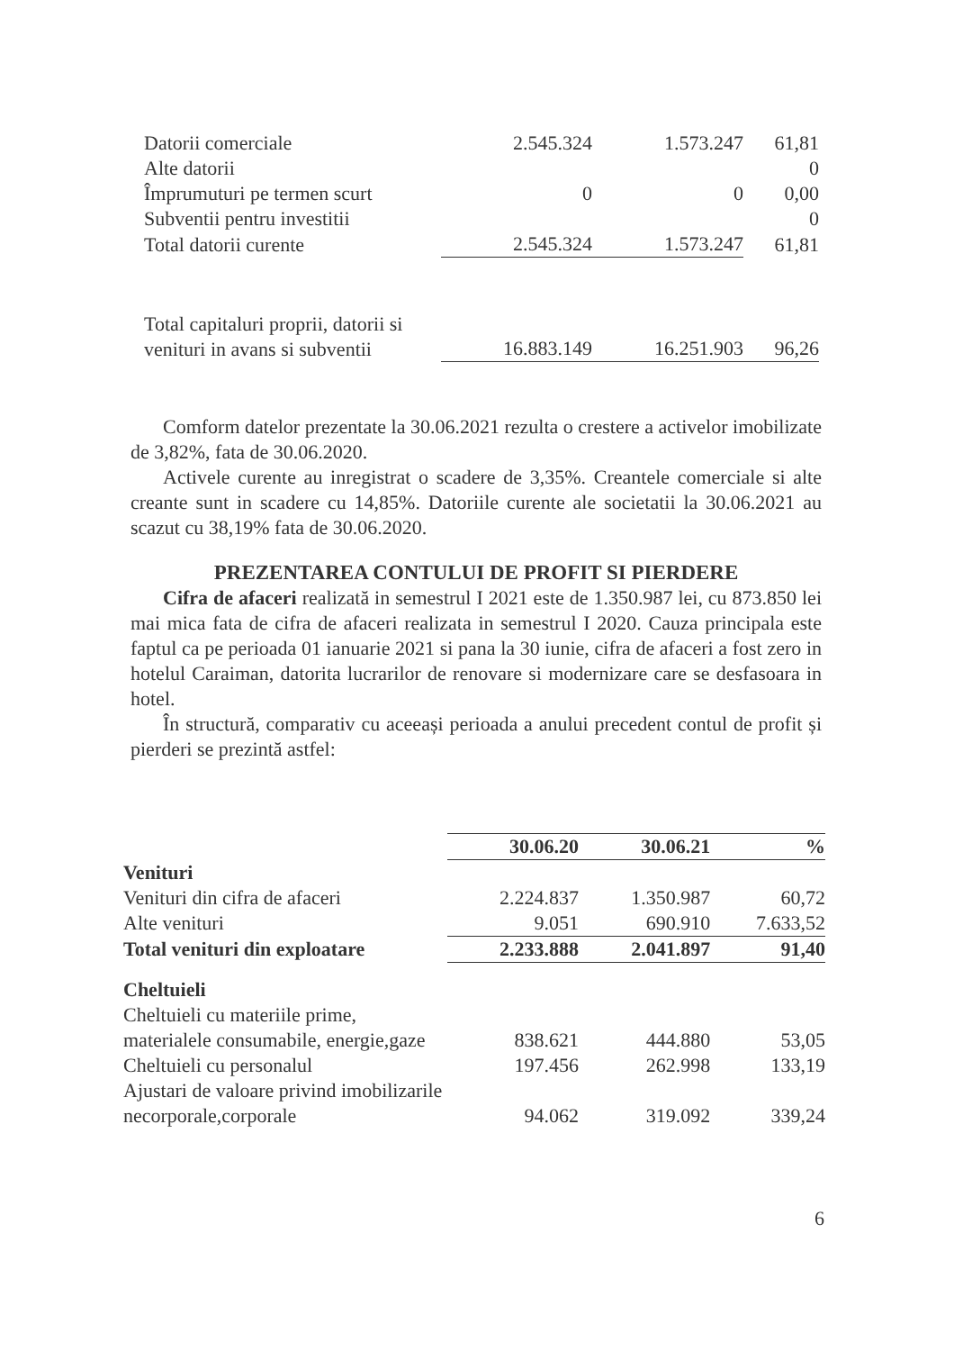| Datorii comerciale | 2.545.324 | 1.573.247 | 61,81 |
| Alte datorii | | | 0 |
| Împrumuturi pe termen scurt | 0 | 0 | 0,00 |
| Subventii pentru investitii | | | 0 |
| Total datorii curente | 2.545.324 | 1.573.247 | 61,81 |
| Total capitaluri proprii, datorii si venituri in avans si subventii | 16.883.149 | 16.251.903 | 96,26 |
Comform datelor prezentate la 30.06.2021 rezulta o crestere a activelor imobilizate de 3,82%, fata de 30.06.2020.
Activele curente au inregistrat o scadere de 3,35%. Creantele comerciale si alte creante sunt in scadere cu 14,85%. Datoriile curente ale societatii la 30.06.2021 au scazut cu 38,19% fata de 30.06.2020.
PREZENTAREA CONTULUI DE PROFIT SI PIERDERE
Cifra de afaceri realizată in semestrul I 2021 este de 1.350.987 lei, cu 873.850 lei mai mica fata de cifra de afaceri realizata in semestrul I 2020. Cauza principala este faptul ca pe perioada 01 ianuarie 2021 si pana la 30 iunie, cifra de afaceri a fost zero in hotelul Caraiman, datorita lucrarilor de renovare si modernizare care se desfasoara in hotel.
În structură, comparativ cu aceeași perioada a anului precedent contul de profit și pierderi se prezintă astfel:
| | 30.06.20 | 30.06.21 | % |
| --- | --- | --- | --- |
| Venituri | | | |
| Venituri din cifra de afaceri | 2.224.837 | 1.350.987 | 60,72 |
| Alte venituri | 9.051 | 690.910 | 7.633,52 |
| Total venituri din exploatare | 2.233.888 | 2.041.897 | 91,40 |
| Cheltuieli | | | |
| Cheltuieli cu materiile prime, materialele consumabile, energie,gaze | 838.621 | 444.880 | 53,05 |
| Cheltuieli cu personalul | 197.456 | 262.998 | 133,19 |
| Ajustari de valoare privind imobilizarile necorporale,corporale | 94.062 | 319.092 | 339,24 |
6